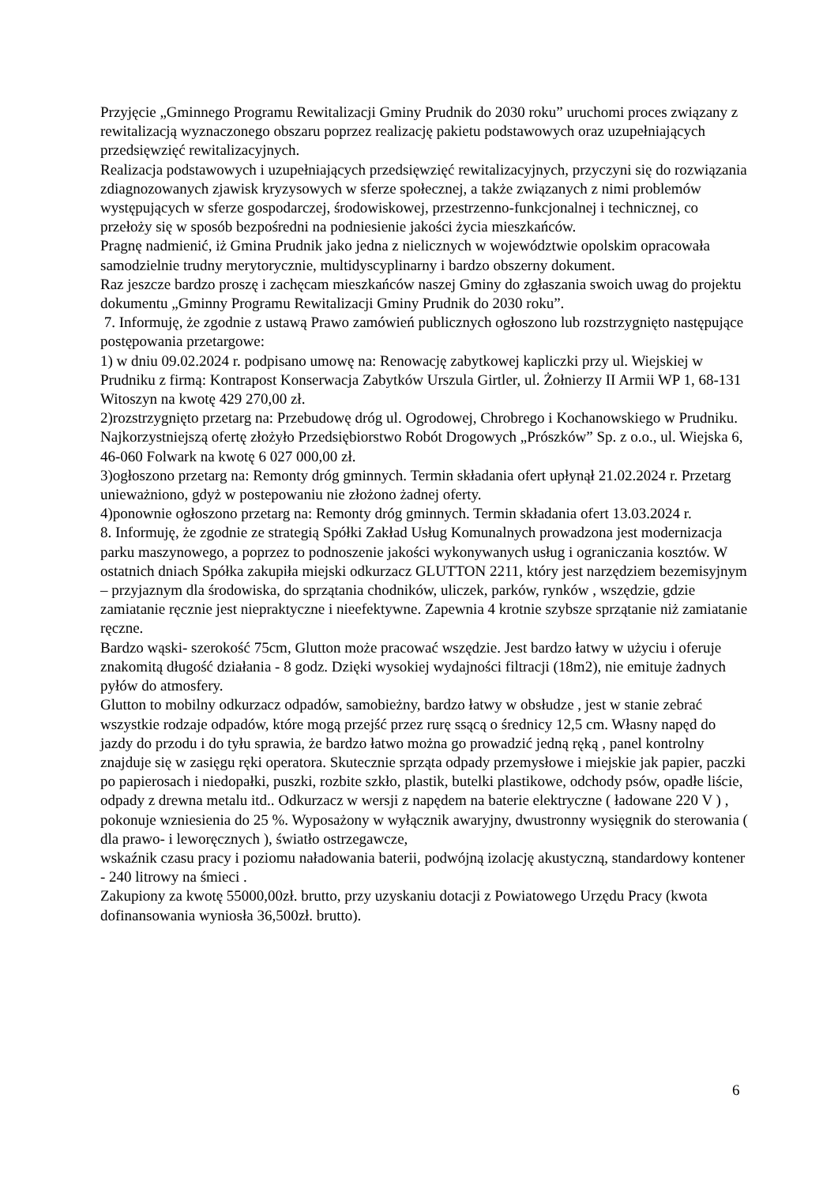Przyjęcie „Gminnego Programu Rewitalizacji Gminy Prudnik do 2030 roku” uruchomi proces związany z rewitalizacją wyznaczonego obszaru poprzez realizację pakietu podstawowych oraz uzupełniających przedsięwzięć rewitalizacyjnych.
Realizacja podstawowych i uzupełniających przedsięwzięć rewitalizacyjnych, przyczyni się do rozwiązania zdiagnozowanych zjawisk kryzysowych w sferze społecznej, a także związanych z nimi problemów występujących w sferze gospodarczej, środowiskowej, przestrzenno-funkcjonalnej i technicznej, co przełoży się w sposób bezpośredni na podniesienie jakości życia mieszkańców.
Pragnę nadmienić, iż Gmina Prudnik jako jedna z nielicznych w województwie opolskim opracowała samodzielnie trudny merytorycznie, multidyscyplinarny i bardzo obszerny dokument.
Raz jeszcze bardzo proszę i zachęcam mieszkańców naszej Gminy do zgłaszania swoich uwag do projektu dokumentu „Gminny Programu Rewitalizacji Gminy Prudnik do 2030 roku”.
7. Informuję, że zgodnie z ustawą Prawo zamówień publicznych ogłoszono lub rozstrzygnięto następujące postępowania przetargowe:
1) w dniu 09.02.2024 r. podpisano umowę na: Renowację zabytkowej kapliczki przy ul. Wiejskiej w Prudniku z firmą: Kontrapost Konserwacja Zabytków Urszula Girtler, ul. Żołnierzy II Armii WP 1, 68-131 Witoszyn na kwotę 429 270,00 zł.
2)rozstrzygnięto przetarg na: Przebudowę dróg ul. Ogrodowej, Chrobrego i Kochanowskiego w Prudniku. Najkorzystniejszą ofertę złożyło Przedsiębiorstwo Robót Drogowych „Prószków” Sp. z o.o., ul. Wiejska 6, 46-060 Folwark na kwotę 6 027 000,00 zł.
3)ogłoszono przetarg na: Remonty dróg gminnych. Termin składania ofert upłynął 21.02.2024 r. Przetarg unieważniono, gdyż w postepowaniu nie złożono żadnej oferty.
4)ponownie ogłoszono przetarg na: Remonty dróg gminnych. Termin składania ofert 13.03.2024 r.
8. Informuję, że zgodnie ze strategią Spółki Zakład Usług Komunalnych prowadzona jest modernizacja parku maszynowego, a poprzez to podnoszenie jakości wykonywanych usług i ograniczania kosztów. W ostatnich dniach Spółka zakupiła miejski odkurzacz GLUTTON 2211, który jest narzędziem bezemisyjnym – przyjaznym dla środowiska, do sprzątania chodników, uliczek, parków, rynków , wszędzie, gdzie zamiatanie ręcznie jest niepraktyczne i nieefektywne. Zapewnia 4 krotnie szybsze sprzątanie niż zamiatanie ręczne.
Bardzo wąski- szerokość 75cm, Glutton może pracować wszędzie. Jest bardzo łatwy w użyciu i oferuje znakomitą długość działania - 8 godz. Dzięki wysokiej wydajności filtracji (18m2), nie emituje żadnych pyłów do atmosfery.
Glutton to mobilny odkurzacz odpadów, samobieżny, bardzo łatwy w obsłudze , jest w stanie zebrać wszystkie rodzaje odpadów, które mogą przejść przez rurę ssącą o średnicy 12,5 cm. Własny napęd do jazdy do przodu i do tyłu sprawia, że bardzo łatwo można go prowadzić jedną ręką , panel kontrolny znajduje się w zasięgu ręki operatora. Skutecznie sprząta odpady przemysłowe i miejskie jak papier, paczki po papierosach i niedopałki, puszki, rozbite szkło, plastik, butelki plastikowe, odchody psów, opadłe liście, odpady z drewna metalu itd.. Odkurzacz w wersji z napędem na baterie elektryczne ( ładowane 220 V ) , pokonuje wzniesienia do 25 %. Wyposażony w wyłącznik awaryjny, dwustronny wysięgnik do sterowania ( dla prawo- i leworęcznych ), światło ostrzegawcze,
wskaźnik czasu pracy i poziomu naładowania baterii, podwójną izolację akustyczną, standardowy kontener - 240 litrowy na śmieci .
Zakupiony za kwotę 55000,00zł. brutto, przy uzyskaniu dotacji z Powiatowego Urzędu Pracy (kwota dofinansowania wyniosła 36,500zł. brutto).
6